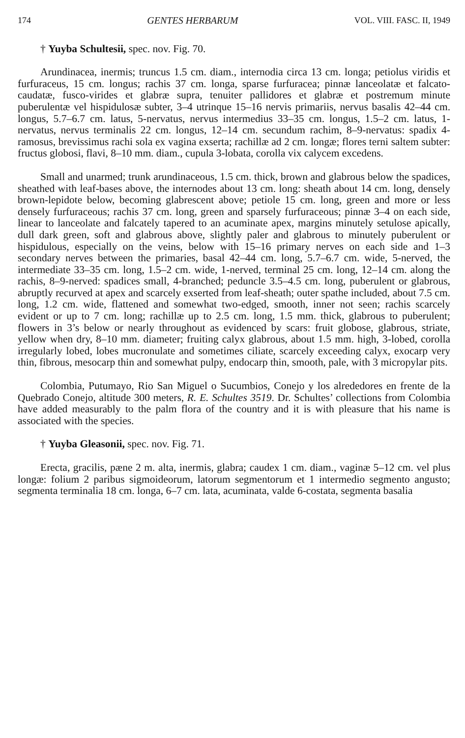174 GENTES HERBARUM VOL. VIII. FASC. II, 1949
† Yuyba Schultesii, spec. nov. Fig. 70.
Arundinacea, inermis; truncus 1.5 cm. diam., internodia circa 13 cm. longa; petiolus viridis et furfuraceus, 15 cm. longus; rachis 37 cm. longa, sparse furfuracea; pinnæ lanceolatæ et falcato-caudatæ, fusco-virides et glabræ supra, tenuiter pallidores et glabræ et postremum minute puberulentæ vel hispidulosæ subter, 3–4 utrinque 15–16 nervis primariis, nervus basalis 42–44 cm. longus, 5.7–6.7 cm. latus, 5-nervatus, nervus intermedius 33–35 cm. longus, 1.5–2 cm. latus, 1-nervatus, nervus terminalis 22 cm. longus, 12–14 cm. secundum rachim, 8–9-nervatus: spadix 4-ramosus, brevissimus rachi sola ex vagina exserta; rachillæ ad 2 cm. longæ; flores terni saltem subter: fructus globosi, flavi, 8–10 mm. diam., cupula 3-lobata, corolla vix calycem excedens.
Small and unarmed; trunk arundinaceous, 1.5 cm. thick, brown and glabrous below the spadices, sheathed with leaf-bases above, the internodes about 13 cm. long: sheath about 14 cm. long, densely brown-lepidote below, becoming glabrescent above; petiole 15 cm. long, green and more or less densely furfuraceous; rachis 37 cm. long, green and sparsely furfuraceous; pinnæ 3–4 on each side, linear to lanceolate and falcately tapered to an acuminate apex, margins minutely setulose apically, dull dark green, soft and glabrous above, slightly paler and glabrous to minutely puberulent or hispidulous, especially on the veins, below with 15–16 primary nerves on each side and 1–3 secondary nerves between the primaries, basal 42–44 cm. long, 5.7–6.7 cm. wide, 5-nerved, the intermediate 33–35 cm. long, 1.5–2 cm. wide, 1-nerved, terminal 25 cm. long, 12–14 cm. along the rachis, 8–9-nerved: spadices small, 4-branched; peduncle 3.5–4.5 cm. long, puberulent or glabrous, abruptly recurved at apex and scarcely exserted from leaf-sheath; outer spathe included, about 7.5 cm. long, 1.2 cm. wide, flattened and somewhat two-edged, smooth, inner not seen; rachis scarcely evident or up to 7 cm. long; rachillæ up to 2.5 cm. long, 1.5 mm. thick, glabrous to puberulent; flowers in 3’s below or nearly throughout as evidenced by scars: fruit globose, glabrous, striate, yellow when dry, 8–10 mm. diameter; fruiting calyx glabrous, about 1.5 mm. high, 3-lobed, corolla irregularly lobed, lobes mucronulate and sometimes ciliate, scarcely exceeding calyx, exocarp very thin, fibrous, mesocarp thin and somewhat pulpy, endocarp thin, smooth, pale, with 3 micropylar pits.
Colombia, Putumayo, Rio San Miguel o Sucumbios, Conejo y los alrededores en frente de la Quebrado Conejo, altitude 300 meters, R. E. Schultes 3519. Dr. Schultes’ collections from Colombia have added measurably to the palm flora of the country and it is with pleasure that his name is associated with the species.
† Yuyba Gleasonii, spec. nov. Fig. 71.
Erecta, gracilis, pæne 2 m. alta, inermis, glabra; caudex 1 cm. diam., vaginæ 5–12 cm. vel plus longæ: folium 2 paribus sigmoideorum, latorum segmentorum et 1 intermedio segmento angusto; segmenta terminalia 18 cm. longa, 6–7 cm. lata, acuminata, valde 6-costata, segmenta basalia